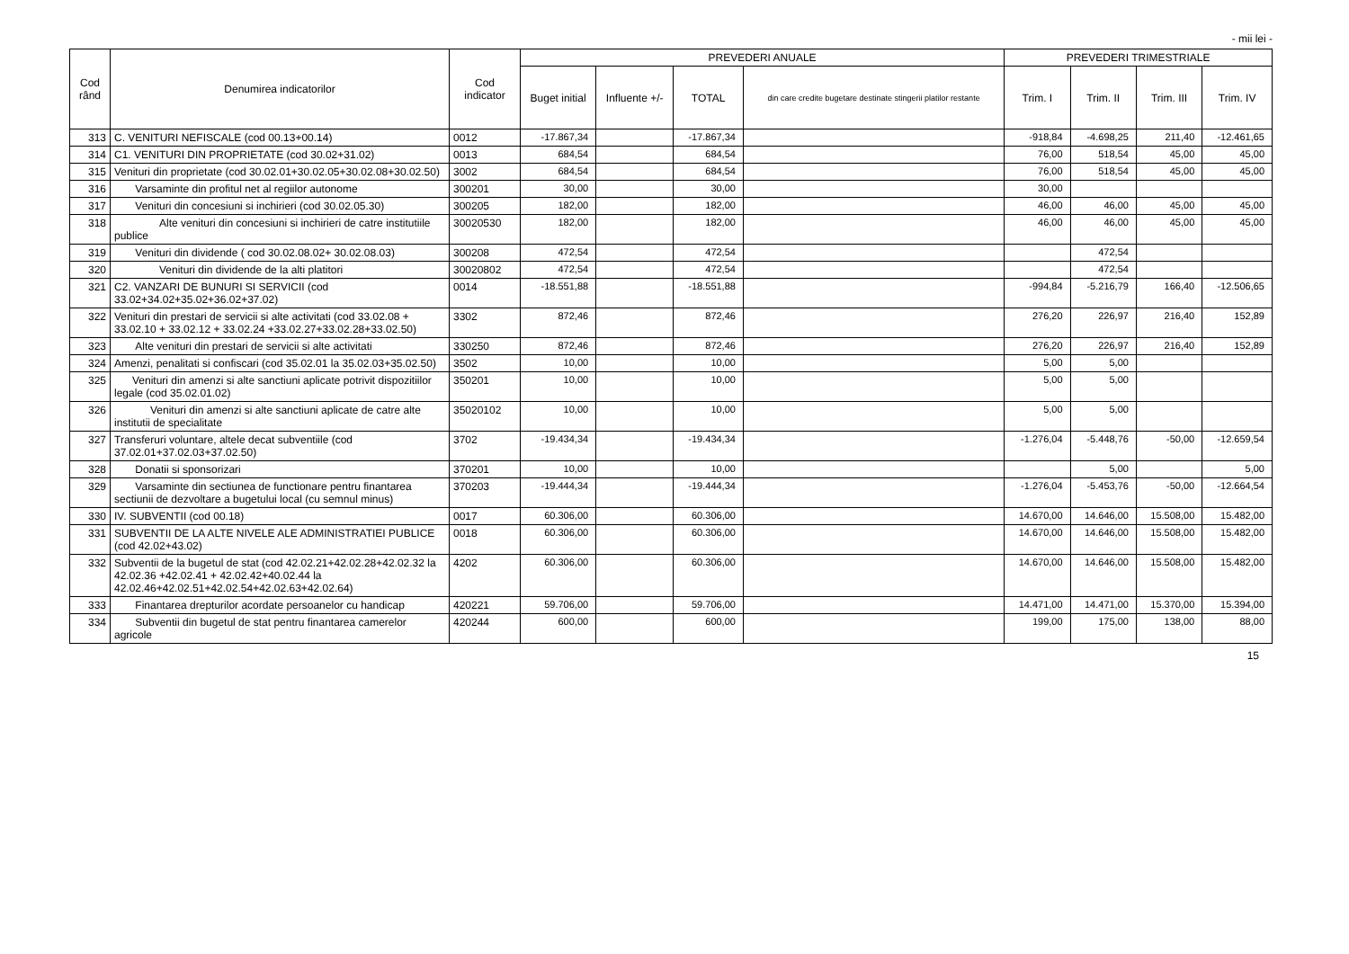- mii lei -
| Cod rând | Denumirea indicatorilor | Cod indicator | PREVEDERI ANUALE | | | | PREVEDERI TRIMESTRIALE | | | |
| --- | --- | --- | --- | --- | --- | --- | --- | --- | --- | --- |
| | | | Buget initial | Influente +/- | TOTAL | din care credite bugetare destinate stingerii platilor restante | Trim. I | Trim. II | Trim. III | Trim. IV |
| 313 | C. VENITURI NEFISCALE (cod 00.13+00.14) | 0012 | -17.867,34 | | -17.867,34 | | -918,84 | -4.698,25 | 211,40 | -12.461,65 |
| 314 | C1. VENITURI DIN PROPRIETATE (cod 30.02+31.02) | 0013 | 684,54 | | 684,54 | | 76,00 | 518,54 | 45,00 | 45,00 |
| 315 | Venituri din proprietate (cod 30.02.01+30.02.05+30.02.08+30.02.50) | 3002 | 684,54 | | 684,54 | | 76,00 | 518,54 | 45,00 | 45,00 |
| 316 | Varsaminte din profitul net al regiilor autonome | 300201 | 30,00 | | 30,00 | | 30,00 | | | |
| 317 | Venituri din concesiuni si inchirieri (cod 30.02.05.30) | 300205 | 182,00 | | 182,00 | | 46,00 | 46,00 | 45,00 | 45,00 |
| 318 | Alte venituri din concesiuni si inchirieri de catre institutiile publice | 30020530 | 182,00 | | 182,00 | | 46,00 | 46,00 | 45,00 | 45,00 |
| 319 | Venituri din dividende ( cod 30.02.08.02+ 30.02.08.03) | 300208 | 472,54 | | 472,54 | | | 472,54 | | |
| 320 | Venituri din dividende de la alti platitori | 30020802 | 472,54 | | 472,54 | | | 472,54 | | |
| 321 | C2. VANZARI DE BUNURI SI SERVICII (cod 33.02+34.02+35.02+36.02+37.02) | 0014 | -18.551,88 | | -18.551,88 | | -994,84 | -5.216,79 | 166,40 | -12.506,65 |
| 322 | Venituri din prestari de servicii si alte activitati (cod 33.02.08 + 33.02.10 + 33.02.12 + 33.02.24 +33.02.27+33.02.28+33.02.50) | 3302 | 872,46 | | 872,46 | | 276,20 | 226,97 | 216,40 | 152,89 |
| 323 | Alte venituri din prestari de servicii si alte activitati | 330250 | 872,46 | | 872,46 | | 276,20 | 226,97 | 216,40 | 152,89 |
| 324 | Amenzi, penalitati si confiscari (cod 35.02.01 la 35.02.03+35.02.50) | 3502 | 10,00 | | 10,00 | | 5,00 | 5,00 | | |
| 325 | Venituri din amenzi si alte sanctiuni aplicate potrivit dispozitiilor legale (cod 35.02.01.02) | 350201 | 10,00 | | 10,00 | | 5,00 | 5,00 | | |
| 326 | Venituri din amenzi si alte sanctiuni aplicate de catre alte institutii de specialitate | 35020102 | 10,00 | | 10,00 | | 5,00 | 5,00 | | |
| 327 | Transferuri voluntare, altele decat subventiile (cod 37.02.01+37.02.03+37.02.50) | 3702 | -19.434,34 | | -19.434,34 | | -1.276,04 | -5.448,76 | -50,00 | -12.659,54 |
| 328 | Donatii si sponsorizari | 370201 | 10,00 | | 10,00 | | | 5,00 | | 5,00 |
| 329 | Varsaminte din sectiunea de functionare pentru finantarea sectiunii de dezvoltare a bugetului local (cu semnul minus) | 370203 | -19.444,34 | | -19.444,34 | | -1.276,04 | -5.453,76 | -50,00 | -12.664,54 |
| 330 | IV. SUBVENTII (cod 00.18) | 0017 | 60.306,00 | | 60.306,00 | | 14.670,00 | 14.646,00 | 15.508,00 | 15.482,00 |
| 331 | SUBVENTII DE LA ALTE NIVELE ALE ADMINISTRATIEI PUBLICE (cod 42.02+43.02) | 0018 | 60.306,00 | | 60.306,00 | | 14.670,00 | 14.646,00 | 15.508,00 | 15.482,00 |
| 332 | Subventii de la bugetul de stat (cod 42.02.21+42.02.28+42.02.32 la 42.02.36 +42.02.41 + 42.02.42+40.02.44 la 42.02.46+42.02.51+42.02.54+42.02.63+42.02.64) | 4202 | 60.306,00 | | 60.306,00 | | 14.670,00 | 14.646,00 | 15.508,00 | 15.482,00 |
| 333 | Finantarea drepturilor acordate persoanelor cu handicap | 420221 | 59.706,00 | | 59.706,00 | | 14.471,00 | 14.471,00 | 15.370,00 | 15.394,00 |
| 334 | Subventii din bugetul de stat pentru finantarea camerelor agricole | 420244 | 600,00 | | 600,00 | | 199,00 | 175,00 | 138,00 | 88,00 |
15